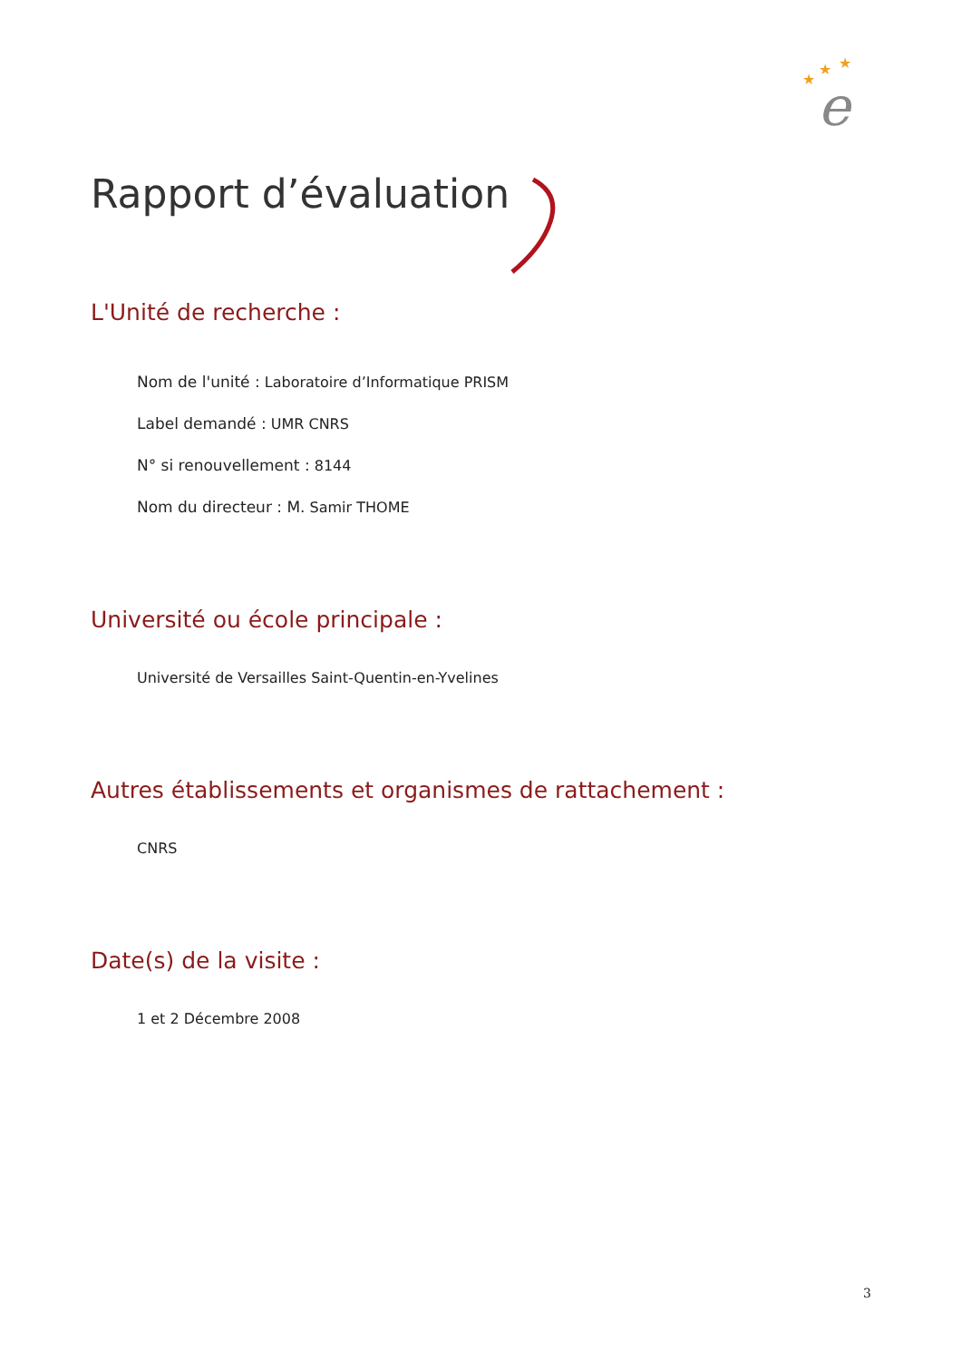★
★
★
e
Rapport d’évaluation
L'Unité de recherche :
Nom de l'unité : Laboratoire d’Informatique PRISM
Label demandé : UMR CNRS
N° si renouvellement : 8144
Nom du directeur : M. Samir THOME
Université ou école principale :
Université de Versailles Saint-Quentin-en-Yvelines
Autres établissements et organismes de rattachement :
CNRS
Date(s) de la visite :
1 et 2 Décembre 2008
3